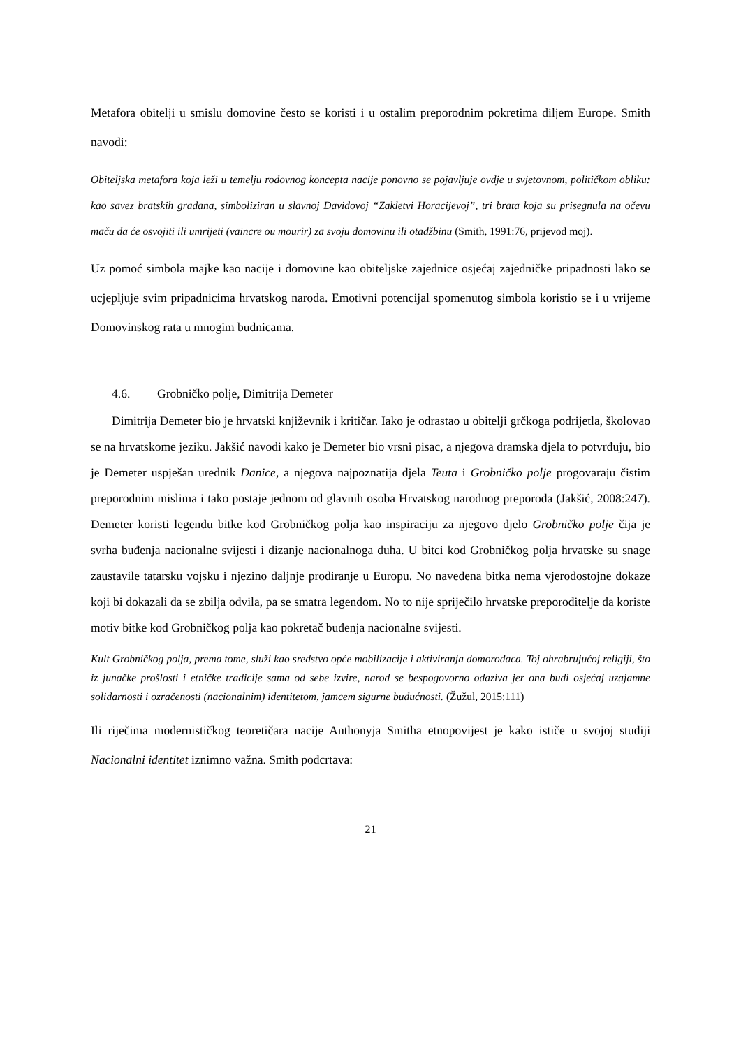Metafora obitelji u smislu domovine često se koristi i u ostalim preporodnim pokretima diljem Europe. Smith navodi:
Obiteljska metafora koja leži u temelju rodovnog koncepta nacije ponovno se pojavljuje ovdje u svjetovnom, političkom obliku: kao savez bratskih građana, simboliziran u slavnoj Davidovoj “Zakletvi Horacijevoj”, tri brata koja su prisegnula na očevu maču da će osvojiti ili umrijeti (vaincre ou mourir) za svoju domovinu ili otadžbinu (Smith, 1991:76, prijevod moj).
Uz pomoć simbola majke kao nacije i domovine kao obiteljske zajednice osjećaj zajedničke pripadnosti lako se ucjepljuje svim pripadnicima hrvatskog naroda. Emotivni potencijal spomenutog simbola koristio se i u vrijeme Domovinskog rata u mnogim budnicama.
4.6. Grobničko polje, Dimitrija Demeter
Dimitrija Demeter bio je hrvatski književnik i kritičar. Iako je odrastao u obitelji grčkoga podrijetla, školovao se na hrvatskome jeziku. Jakšić navodi kako je Demeter bio vrsni pisac, a njegova dramska djela to potvrđuju, bio je Demeter uspješan urednik Danice, a njegova najpoznatija djela Teuta i Grobničko polje progovaraju čistim preporodnim mislima i tako postaje jednom od glavnih osoba Hrvatskog narodnog preporoda (Jakšić, 2008:247). Demeter koristi legendu bitke kod Grobničkog polja kao inspiraciju za njegovo djelo Grobničko polje čija je svrha buđenja nacionalne svijesti i dizanje nacionalnoga duha. U bitci kod Grobničkog polja hrvatske su snage zaustavile tatarsku vojsku i njezino daljnje prodiranje u Europu. No navedena bitka nema vjerodostojne dokaze koji bi dokazali da se zbilja odvila, pa se smatra legendom. No to nije spriječilo hrvatske preporoditelje da koriste motiv bitke kod Grobničkog polja kao pokretač buđenja nacionalne svijesti.
Kult Grobničkog polja, prema tome, služi kao sredstvo opće mobilizacije i aktiviranja domorodaca. Toj ohrabrujućoj religiji, što iz junačke prošlosti i etničke tradicije sama od sebe izvire, narod se bespogovorno odaziva jer ona budi osjećaj uzajamne solidarnosti i ozračenosti (nacionalnim) identitetom, jamcem sigurne budućnosti. (Žužul, 2015:111)
Ili riječima modernističkog teoretičara nacije Anthonyja Smitha etnopovijest je kako ističe u svojoj studiji Nacionalni identitet iznimno važna. Smith podcrtava:
21